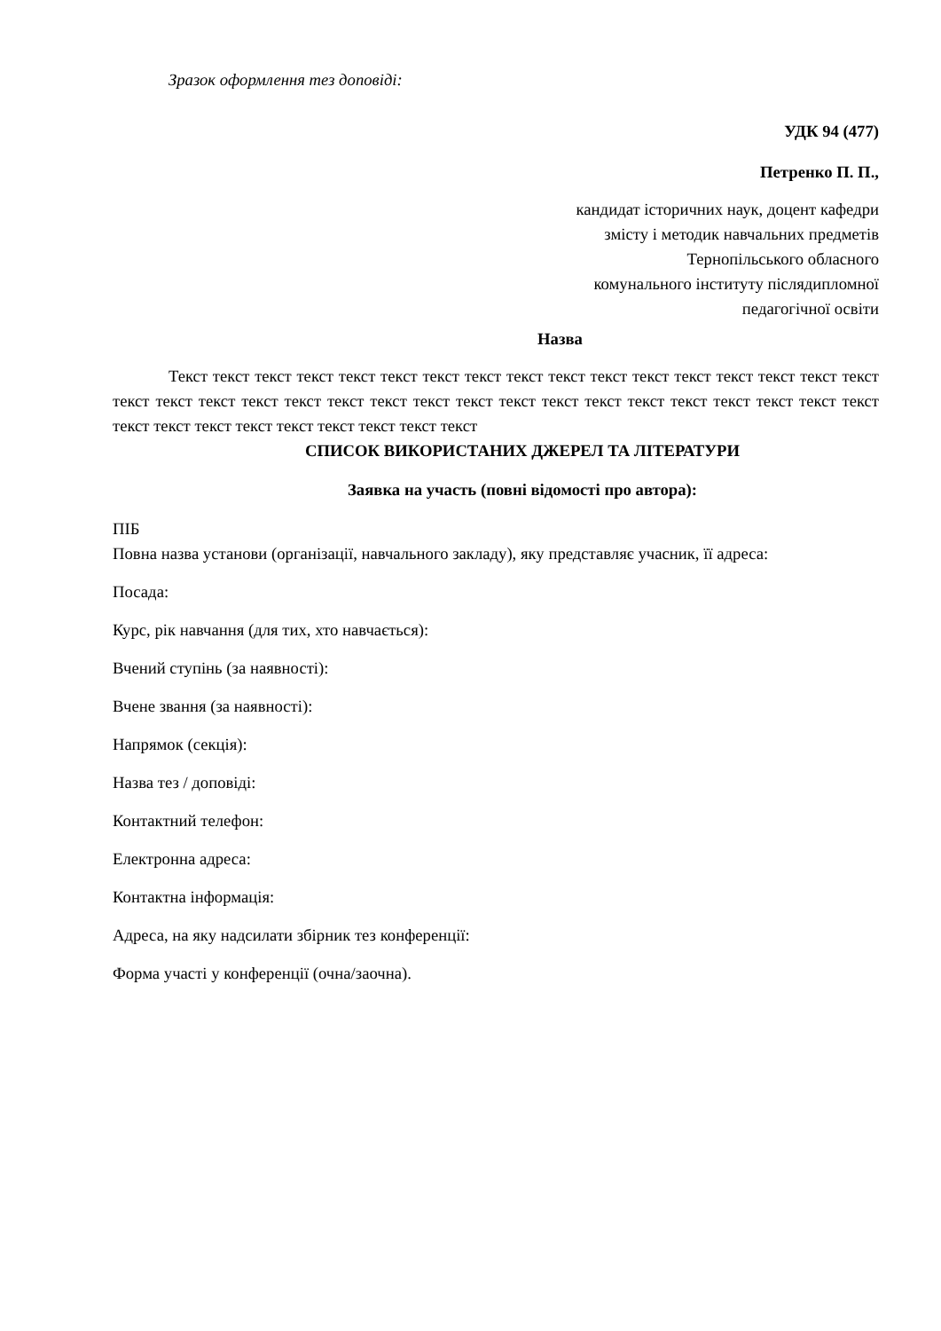Зразок оформлення тез доповіді:
УДК 94 (477)
Петренко П. П.,
кандидат історичних наук, доцент кафедри
змісту і методик навчальних предметів
Тернопільського обласного
комунального інституту післядипломної
педагогічної освіти
Назва
Текст текст текст текст текст текст текст текст текст текст текст текст текст текст текст текст текст текст текст текст текст текст текст текст текст текст текст текст текст текст текст текст текст текст текст текст текст текст текст текст текст текст текст текст
СПИСОК ВИКОРИСТАНИХ ДЖЕРЕЛ ТА ЛІТЕРАТУРИ
Заявка на участь (повні відомості про автора):
ПІБ
Повна назва установи (організації, навчального закладу), яку представляє учасник, її адреса:
Посада:
Курс, рік навчання (для тих, хто навчається):
Вчений ступінь (за наявності):
Вчене звання (за наявності):
Напрямок (секція):
Назва тез / доповіді:
Контактний телефон:
Електронна адреса:
Контактна інформація:
Адреса, на яку надсилати збірник тез конференції:
Форма участі у конференції (очна/заочна).